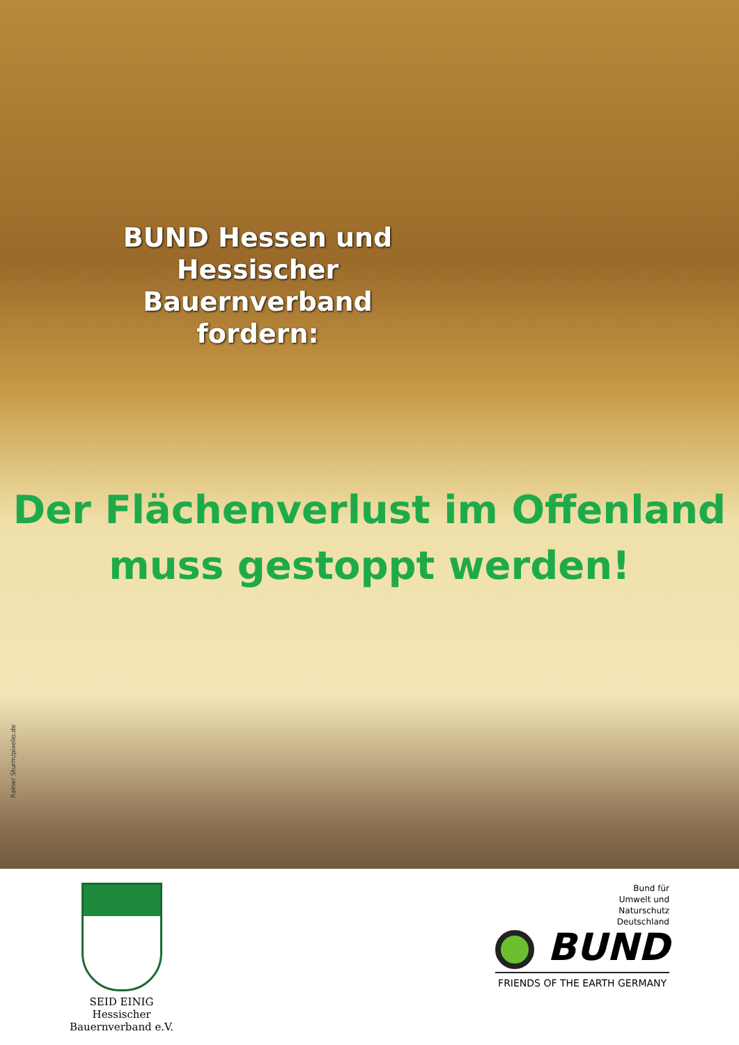BUND Hessen und Hessischer Bauernverband fordern:
Der Flächenverlust im Offenland
muss gestoppt werden!
Rainer Sturm/pixelio.de
SEID EINIG
Hessischer
Bauernverband e.V.
Bund für
Umwelt und
Naturschutz
Deutschland
BUND
FRIENDS OF THE EARTH GERMANY